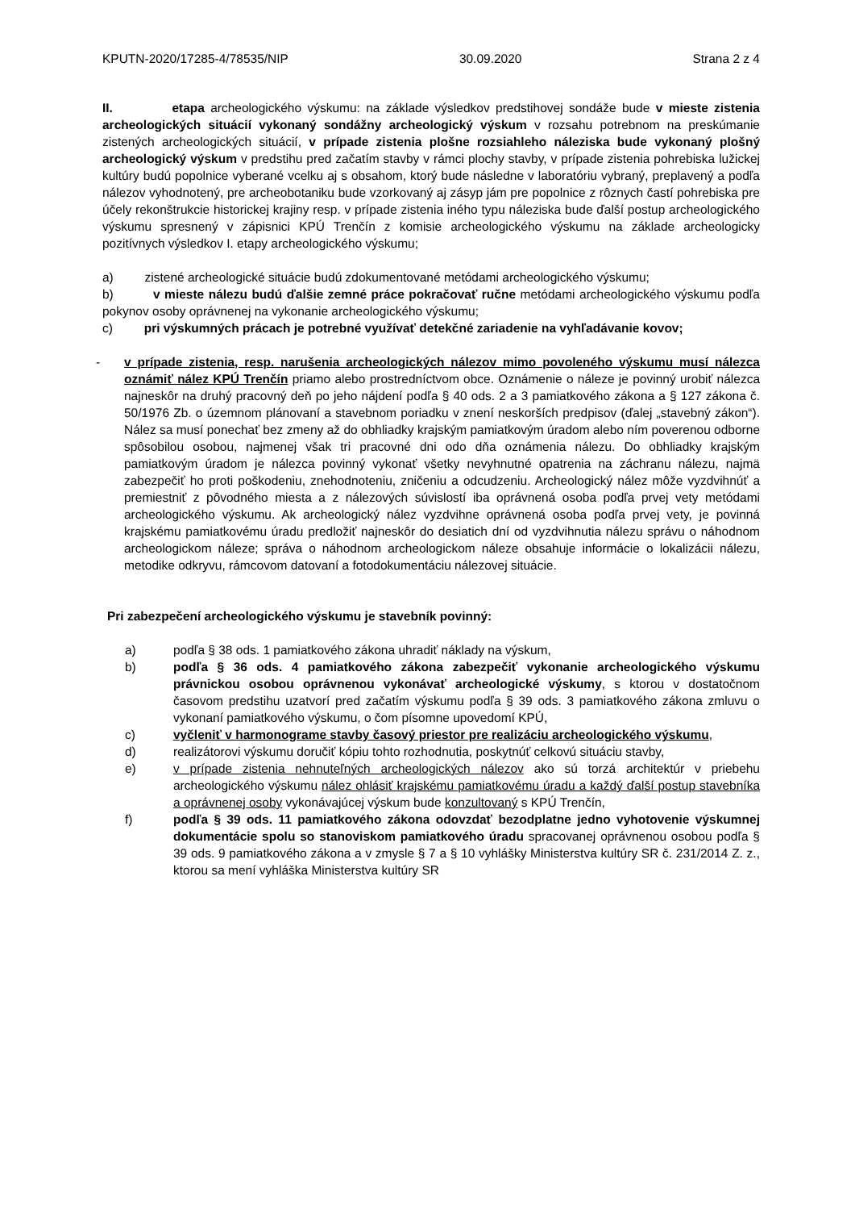KPUTN-2020/17285-4/78535/NIP 30.09.2020 Strana 2 z 4
II. etapa archeologického výskumu: na základe výsledkov predstihovej sondáže bude v mieste zistenia archeologických situácií vykonaný sondážny archeologický výskum v rozsahu potrebnom na preskúmanie zistených archeologických situácií, v prípade zistenia plošne rozsiahleho náleziska bude vykonaný plošný archeologický výskum v predstihu pred začatím stavby v rámci plochy stavby, v prípade zistenia pohrebiska lužickej kultúry budú popolnice vyberané vcelku aj s obsahom, ktorý bude následne v laboratóriu vybraný, preplavený a podľa nálezov vyhodnotený, pre archeobotaniku bude vzorkovaný aj zásyp jám pre popolnice z rôznych častí pohrebiska pre účely rekonštrukcie historickej krajiny resp. v prípade zistenia iného typu náleziska bude ďalší postup archeologického výskumu spresnený v zápisnici KPÚ Trenčín z komisie archeologického výskumu na základe archeologicky pozitívnych výsledkov I. etapy archeologického výskumu;
a) zistené archeologické situácie budú zdokumentované metódami archeologického výskumu;
b) v mieste nálezu budú ďalšie zemné práce pokračovať ručne metódami archeologického výskumu podľa pokynov osoby oprávnenej na vykonanie archeologického výskumu;
c) pri výskumných prácach je potrebné využívať detekčné zariadenie na vyhľadávanie kovov;
- v prípade zistenia, resp. narušenia archeologických nálezov mimo povoleného výskumu musí nálezca oznámiť nález KPÚ Trenčín priamo alebo prostredníctvom obce. Oznámenie o náleze je povinný urobiť nálezca najneskôr na druhý pracovný deň po jeho nájdení podľa § 40 ods. 2 a 3 pamiatkového zákona a § 127 zákona č. 50/1976 Zb. o územnom plánovaní a stavebnom poriadku v znení neskorších predpisov (ďalej „stavebný zákon“). Nález sa musí ponechať bez zmeny až do obhliadky krajským pamiatkovým úradom alebo ním poverenou odborne spôsobilou osobou, najmenej však tri pracovné dni odo dňa oznámenia nálezu. Do obhliadky krajským pamiatkovým úradom je nálezca povinný vykonať všetky nevyhnutné opatrenia na záchranu nálezu, najmä zabezpečiť ho proti poškodeniu, znehodnoteniu, zničeniu a odcudzeniu. Archeologický nález môže vyzdvihnúť a premiestniť z pôvodného miesta a z nálezových súvislostí iba oprávnená osoba podľa prvej vety metódami archeologického výskumu. Ak archeologický nález vyzdvihne oprávnená osoba podľa prvej vety, je povinná krajskému pamiatkovému úradu predložiť najneskôr do desiatich dní od vyzdvihnutia nálezu správu o náhodnom archeologickom náleze; správa o náhodnom archeologickom náleze obsahuje informácie o lokalizácii nálezu, metodike odkryvu, rámcovom datovaní a fotodokumentáciu nálezovej situácie.
Pri zabezpečení archeologického výskumu je stavebník povinný:
a) podľa § 38 ods. 1 pamiatkového zákona uhradiť náklady na výskum,
b) podľa § 36 ods. 4 pamiatkového zákona zabezpečiť vykonanie archeologického výskumu právnickou osobou oprávnenou vykonávať archeologické výskumy, s ktorou v dostatočnom časovom predstihu uzatvorí pred začatím výskumu podľa § 39 ods. 3 pamiatkového zákona zmluvu o vykonaní pamiatkového výskumu, o čom písomne upovedomí KPÚ,
c) vyčleniť v harmonograme stavby časový priestor pre realizáciu archeologického výskumu,
d) realizátorovi výskumu doručiť kópiu tohto rozhodnutia, poskytnúť celkovú situáciu stavby,
e) v prípade zistenia nehnuteľných archeologických nálezov ako sú torzá architektúr v priebehu archeologického výskumu nález ohlásiť krajskému pamiatkovému úradu a každý ďalší postup stavebníka a oprávnenej osoby vykonávajúcej výskum bude konzultovaný s KPÚ Trenčín,
f) podľa § 39 ods. 11 pamiatkového zákona odovzdať bezodplatne jedno vyhotovenie výskumnej dokumentácie spolu so stanoviskom pamiatkového úradu spracovanej oprávnenou osobou podľa § 39 ods. 9 pamiatkového zákona a v zmysle § 7 a § 10 vyhlášky Ministerstva kultúry SR č. 231/2014 Z. z., ktorou sa mení vyhláška Ministerstva kultúry SR